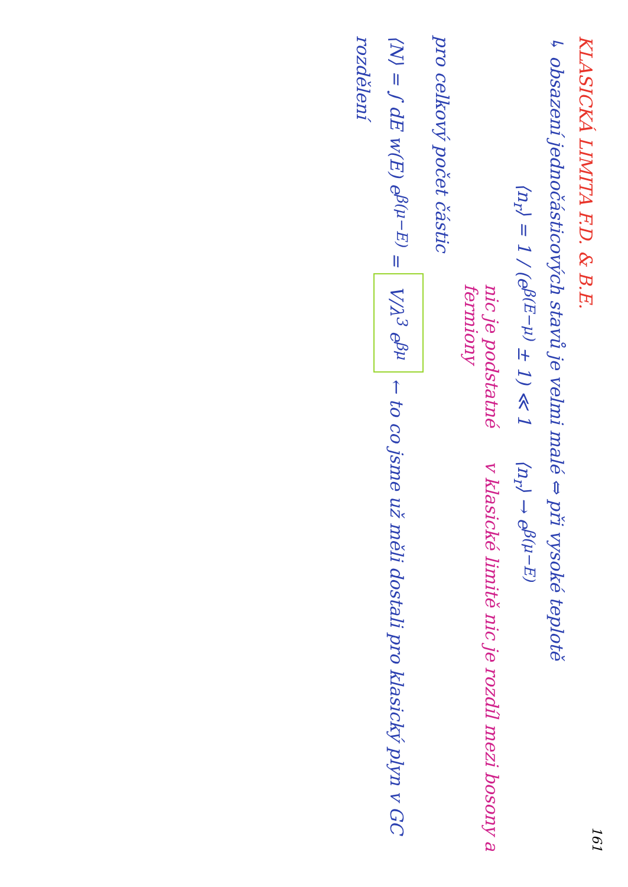161
KLASICKÁ LIMITA F.D. & B.E.
↳ obsazení jednočásticových stavů je velmi malé ⇔ při vysoké teplotě
⟨n<sub>r</sub>⟩ = 1 / (e<sup>β(E−μ)</sup> ± 1) ≪ 1 ⟨n<sub>r</sub>⟩ → e<sup>β(μ−E)</sup>
nic je podstatné v klasické limitě nic je rozdíl mezi bosony a fermiony
pro celkový počet částic
⟨N⟩ = ∫ dE w(E) e<sup>β(μ−E)</sup> = V/λ<sup>3</sup> e<sup>βμ</sup> ← to co jsme už měli dostali pro klasický plyn v GC rozdělení